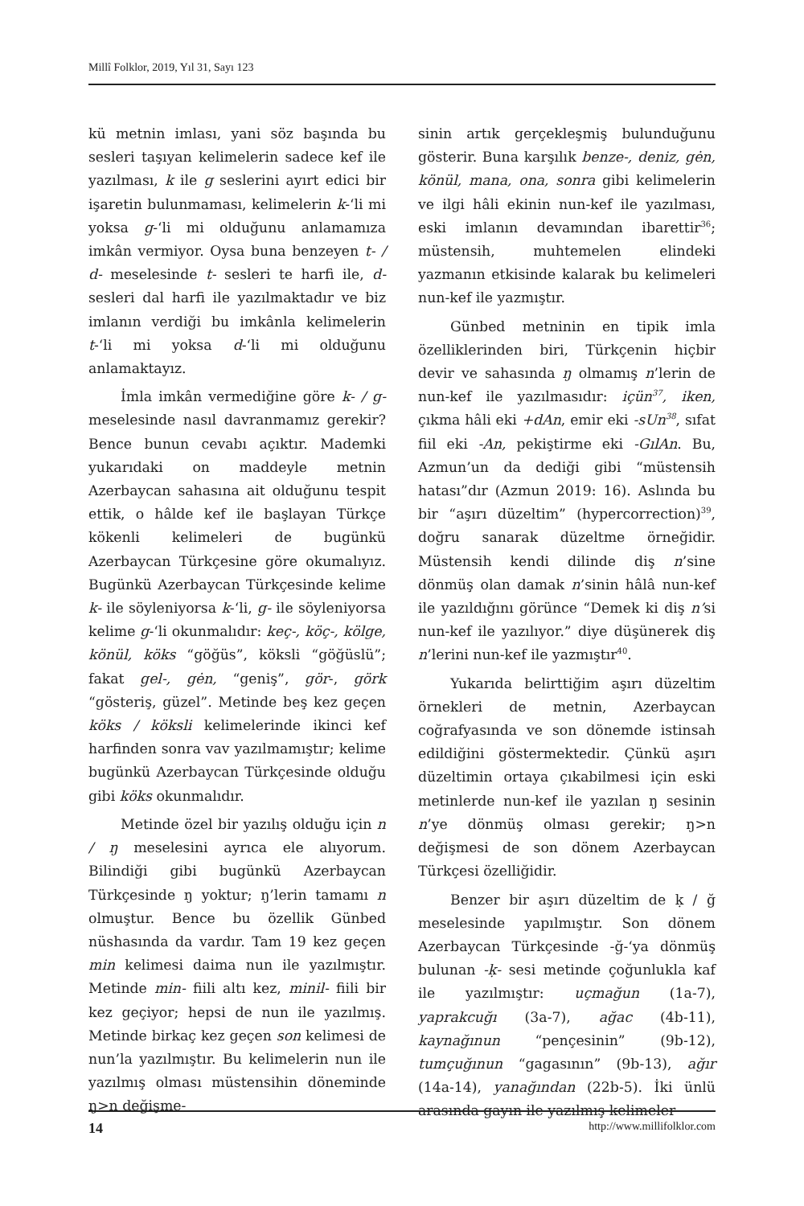Millî Folklor, 2019, Yıl 31, Sayı 123
kü metnin imlası, yani söz başında bu sesleri taşıyan kelimelerin sadece kef ile yazılması, k ile g seslerini ayırt edici bir işaretin bulunmaması, kelimelerin k-‘li mi yoksa g-‘li mi olduğunu anlamamıza imkân vermiyor. Oysa buna benzeyen t- / d- meselesinde t- sesleri te harfi ile, d- sesleri dal harfi ile yazılmaktadır ve biz imlanın verdiği bu imkânla kelimelerin t-‘li mi yoksa d-‘li mi olduğunu anlamaktayız.
İmla imkân vermediğine göre k- / g- meselesinde nasıl davranmamız gerekir? Bence bunun cevabı açıktır. Mademki yukarıdaki on maddeyle metnin Azerbaycan sahasına ait olduğunu tespit ettik, o hâlde kef ile başlayan Türkçe kökenli kelimeleri de bugünkü Azerbaycan Türkçesine göre okumalıyız. Bugünkü Azerbaycan Türkçesinde kelime k- ile söyleniyorsa k-‘li, g- ile söyleniyorsa kelime g-‘li okunmalıdır: keç-, köç-, kölge, könül, köks “göğüs”, köksli “göğüslü”; fakat gel-, gėn, “geniş”, gör-, görk “gösteriş, güzel”. Metinde beş kez geçen köks / köksli kelimelerinde ikinci kef harfinden sonra vav yazılmamıştır; kelime bugünkü Azerbaycan Türkçesinde olduğu gibi köks okunmalıdır.
Metinde özel bir yazılış olduğu için n / ŋ meselesini ayrıca ele alıyorum. Bilindiği gibi bugünkü Azerbaycan Türkçesinde ŋ yoktur; ŋ’lerin tamamı n olmuştur. Bence bu özellik Günbed nüshasında da vardır. Tam 19 kez geçen min kelimesi daima nun ile yazılmıştır. Metinde min- fiili altı kez, minil- fiili bir kez geçiyor; hepsi de nun ile yazılmış. Metinde birkaç kez geçen son kelimesi de nun’la yazılmıştır. Bu kelimelerin nun ile yazılmış olması müstensihin döneminde ŋ>n değişme-
sinin artık gerçekleşmiş bulunduğunu gösterir. Buna karşılık benze-, deniz, gėn, könül, mana, ona, sonra gibi kelimelerin ve ilgi hâli ekinin nun-kef ile yazılması, eski imlanın devamından ibarettir<sup>36</sup>; müstensih, muhtemelen elindeki yazmanın etkisinde kalarak bu kelimeleri nun-kef ile yazmıştır.
Günbed metninin en tipik imla özelliklerinden biri, Türkçenin hiçbir devir ve sahasında ŋ olmamış n’lerin de nun-kef ile yazılmasıdır: içün<sup>37</sup>, iken, çıkma hâli eki +dAn, emir eki -sUn<sup>38</sup>, sıfat fiil eki -An, pekiştirme eki -GılAn. Bu, Azmun’un da dediği gibi “müstensih hatası”dır (Azmun 2019: 16). Aslında bu bir “aşırı düzeltim” (hypercorrection)<sup>39</sup>, doğru sanarak düzeltme örneğidir. Müstensih kendi dilinde diş n’sine dönmüş olan damak n’sinin hâlâ nun-kef ile yazıldığını görünce “Demek ki diş n’si nun-kef ile yazılıyor.” diye düşünerek diş n’lerini nun-kef ile yazmıştır<sup>40</sup>.
Yukarıda belirttiğim aşırı düzeltim örnekleri de metnin, Azerbaycan coğrafyasında ve son dönemde istinsah edildiğini göstermektedir. Çünkü aşırı düzeltimin ortaya çıkabilmesi için eski metinlerde nun-kef ile yazılan ŋ sesinin n’ye dönmüş olması gerekir; ŋ>n değişmesi de son dönem Azerbaycan Türkçesi özelliğidir.
Benzer bir aşırı düzeltim de ḳ / ğ meselesinde yapılmıştır. Son dönem Azerbaycan Türkçesinde -ğ-‘ya dönmüş bulunan -ḳ- sesi metinde çoğunlukla kaf ile yazılmıştır: uçmağun (1a-7), yaprakcuğı (3a-7), ağac (4b-11), kaynağınun “pençesinin” (9b-12), tumçuğınun “gagasının” (9b-13), ağır (14a-14), yanağından (22b-5). İki ünlü arasında gayın ile yazılmış kelimeler
14 http://www.millifolklor.com